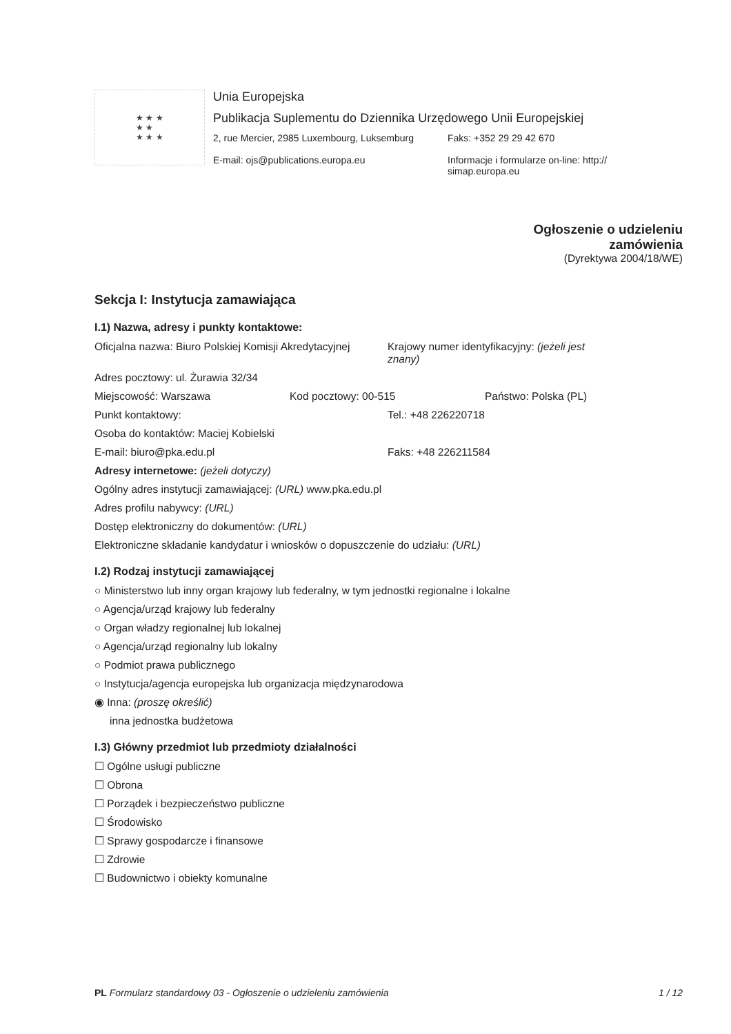★ ★ ★
★ ★
★ ★ ★
Unia Europejska
Publikacja Suplementu do Dziennika Urzędowego Unii Europejskiej
2, rue Mercier, 2985 Luxembourg, Luksemburg
E-mail: ojs@publications.europa.eu
Faks: +352 29 29 42 670
Informacje i formularze on-line: http:// simap.europa.eu
Ogłoszenie o udzieleniu
zamówienia
(Dyrektywa 2004/18/WE)
Sekcja I: Instytucja zamawiająca
I.1) Nazwa, adresy i punkty kontaktowe:
Oficjalna nazwa: Biuro Polskiej Komisji Akredytacyjnej Krajowy numer identyfikacyjny: (jeżeli jest znany)
Adres pocztowy: ul. Żurawia 32/34
Miejscowość: Warszawa Kod pocztowy: 00-515 Państwo: Polska (PL)
Punkt kontaktowy: Tel.: +48 226220718
Osoba do kontaktów: Maciej Kobielski
E-mail: biuro@pka.edu.pl Faks: +48 226211584
Adresy internetowe: (jeżeli dotyczy)
Ogólny adres instytucji zamawiającej: (URL) www.pka.edu.pl
Adres profilu nabywcy: (URL)
Dostęp elektroniczny do dokumentów: (URL)
Elektroniczne składanie kandydatur i wniosków o dopuszczenie do udziału: (URL)
I.2) Rodzaj instytucji zamawiającej
○ Ministerstwo lub inny organ krajowy lub federalny, w tym jednostki regionalne i lokalne
○ Agencja/urząd krajowy lub federalny
○ Organ władzy regionalnej lub lokalnej
○ Agencja/urząd regionalny lub lokalny
○ Podmiot prawa publicznego
○ Instytucja/agencja europejska lub organizacja międzynarodowa
◉ Inna: (proszę określić)
inna jednostka budżetowa
I.3) Główny przedmiot lub przedmioty działalności
☐ Ogólne usługi publiczne
☐ Obrona
☐ Porządek i bezpieczeństwo publiczne
☐ Środowisko
☐ Sprawy gospodarcze i finansowe
☐ Zdrowie
☐ Budownictwo i obiekty komunalne
PL Formularz standardowy 03 - Ogłoszenie o udzieleniu zamówienia 1 / 12